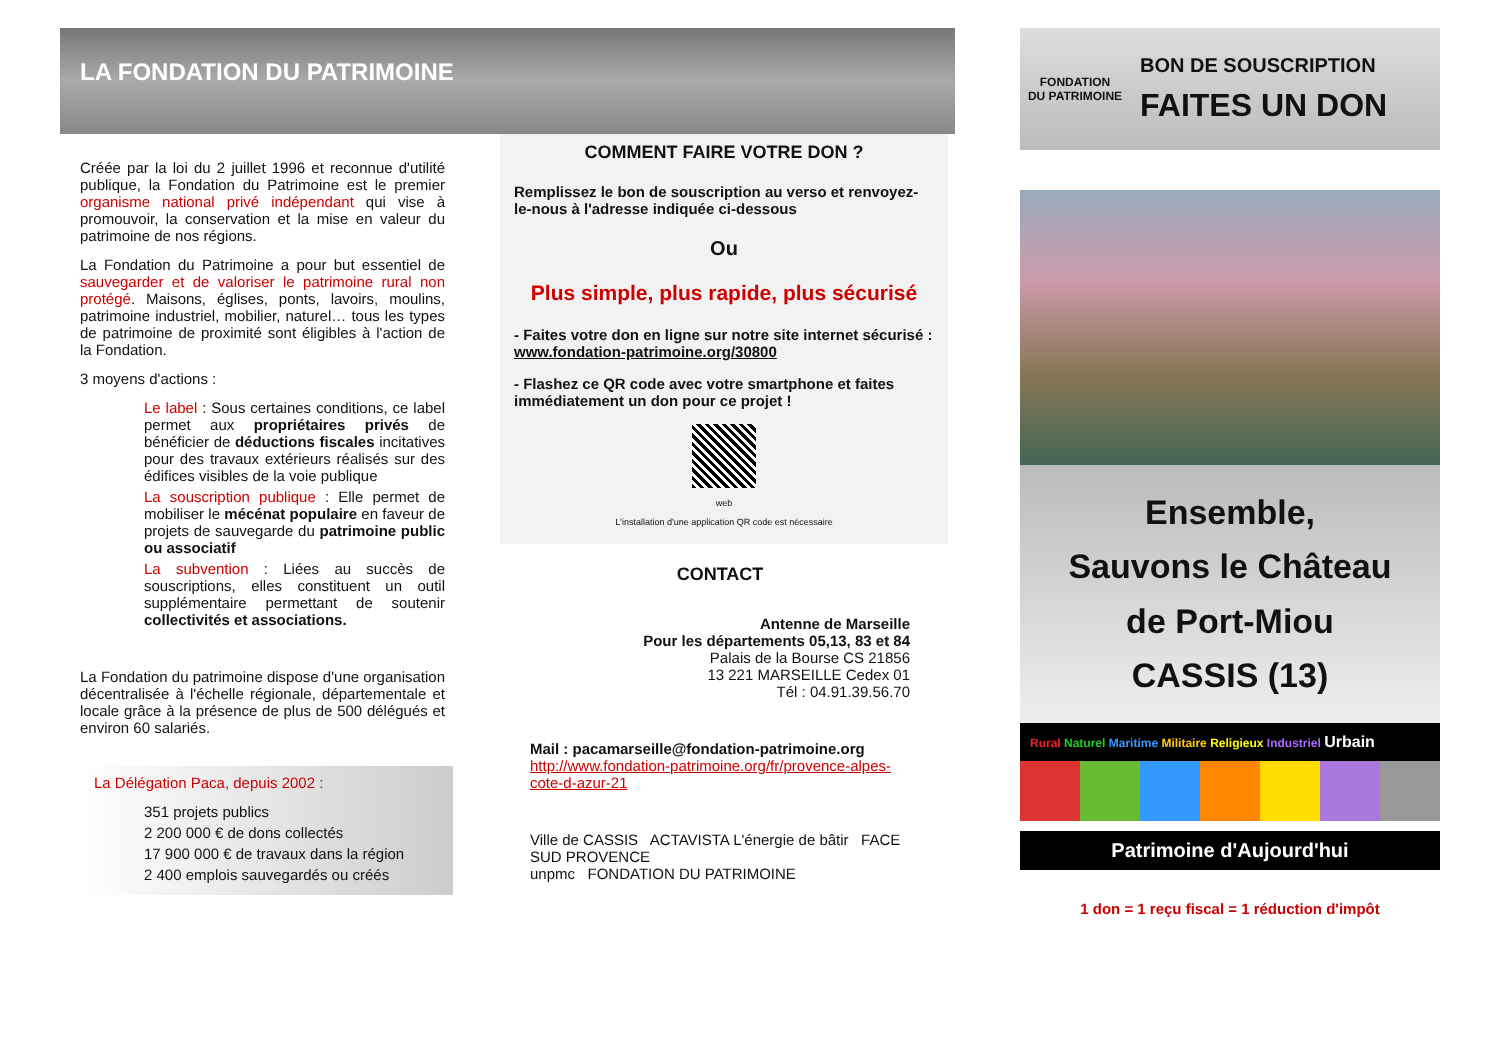LA FONDATION DU PATRIMOINE
Créée par la loi du 2 juillet 1996 et reconnue d'utilité publique, la Fondation du Patrimoine est le premier organisme national privé indépendant qui vise à promouvoir, la conservation et la mise en valeur du patrimoine de nos régions.
La Fondation du Patrimoine a pour but essentiel de sauvegarder et de valoriser le patrimoine rural non protégé. Maisons, églises, ponts, lavoirs, moulins, patrimoine industriel, mobilier, naturel… tous les types de patrimoine de proximité sont éligibles à l'action de la Fondation.
3 moyens d'actions :
Le label : Sous certaines conditions, ce label permet aux propriétaires privés de bénéficier de déductions fiscales incitatives pour des travaux extérieurs réalisés sur des édifices visibles de la voie publique
La souscription publique : Elle permet de mobiliser le mécénat populaire en faveur de projets de sauvegarde du patrimoine public ou associatif
La subvention : Liées au succès de souscriptions, elles constituent un outil supplémentaire permettant de soutenir collectivités et associations.
La Fondation du patrimoine dispose d'une organisation décentralisée à l'échelle régionale, départementale et locale grâce à la présence de plus de 500 délégués et environ 60 salariés.
La Délégation Paca, depuis 2002 :
351 projets publics
2 200 000 € de dons collectés
17 900 000 € de travaux dans la région
2 400 emplois sauvegardés ou créés
COMMENT FAIRE VOTRE DON ?
Remplissez le bon de souscription au verso et renvoyez-le-nous à l'adresse indiquée ci-dessous
Ou
Plus simple, plus rapide, plus sécurisé
- Faites votre don en ligne sur notre site internet sécurisé : www.fondation-patrimoine.org/30800
- Flashez ce QR code avec votre smartphone et faites immédiatement un don pour ce projet !
web
L'installation d'une application QR code est nécessaire
CONTACT
Antenne de Marseille
Pour les départements 05,13, 83 et 84
Palais de la Bourse CS 21856
13 221 MARSEILLE Cedex 01
Tél : 04.91.39.56.70
Mail : pacamarseille@fondation-patrimoine.org
http://www.fondation-patrimoine.org/fr/provence-alpes-cote-d-azur-21
Ville de CASSIS ACTAVISTA L'énergie de bâtir FACE SUD PROVENCE
unpmc FONDATION DU PATRIMOINE
FONDATION
DU PATRIMOINE
BON DE SOUSCRIPTION
FAITES UN DON
Ensemble,
Sauvons le Château
de Port-Miou
CASSIS (13)
Rural Naturel Maritime Militaire Religieux Industriel Urbain
Patrimoine d'Aujourd'hui
1 don = 1 reçu fiscal = 1 réduction d'impôt